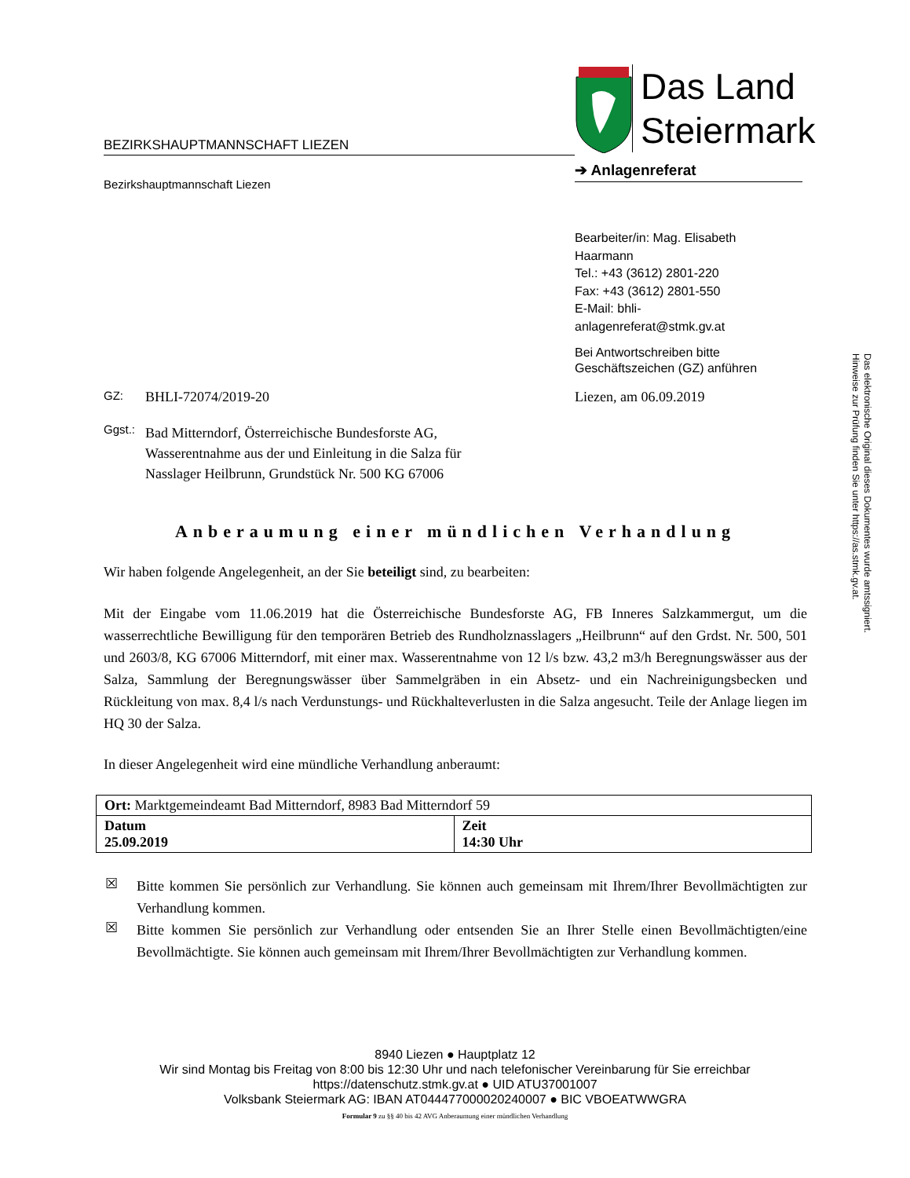Das Land
Steiermark
BEZIRKSHAUPTMANNSCHAFT LIEZEN
➔ Anlagenreferat
Bezirkshauptmannschaft Liezen
Bearbeiter/in: Mag. Elisabeth Haarmann
Tel.: +43 (3612) 2801-220
Fax: +43 (3612) 2801-550
E-Mail: bhli-anlagenreferat@stmk.gv.at
Bei Antwortschreiben bitte Geschäftszeichen (GZ) anführen
Das elektronische Original dieses Dokumentes wurde amtssigniert.
Hinweise zur Prüfung finden Sie unter https://as.stmk.gv.at.
GZ: BHLI-72074/2019-20 Liezen, am 06.09.2019
Ggst.: Bad Mitterndorf, Österreichische Bundesforste AG,
Wasserentnahme aus der und Einleitung in die Salza für
Nasslager Heilbrunn, Grundstück Nr. 500 KG 67006
Anberaumung einer mündlichen Verhandlung
Wir haben folgende Angelegenheit, an der Sie beteiligt sind, zu bearbeiten:
Mit der Eingabe vom 11.06.2019 hat die Österreichische Bundesforste AG, FB Inneres Salzkammergut, um die wasserrechtliche Bewilligung für den temporären Betrieb des Rundholznasslagers „Heilbrunn“ auf den Grdst. Nr. 500, 501 und 2603/8, KG 67006 Mitterndorf, mit einer max. Wasserentnahme von 12 l/s bzw. 43,2 m3/h Beregnungswässer aus der Salza, Sammlung der Beregnungswässer über Sammelgräben in ein Absetz- und ein Nachreinigungsbecken und Rückleitung von max. 8,4 l/s nach Verdunstungs- und Rückhalteverlusten in die Salza angesucht. Teile der Anlage liegen im HQ 30 der Salza.
In dieser Angelegenheit wird eine mündliche Verhandlung anberaumt:
| Ort: Marktgemeindeamt Bad Mitterndorf, 8983 Bad Mitterndorf 59 | |
| Datum 25.09.2019 | Zeit 14:30 Uhr |
☒
Bitte kommen Sie persönlich zur Verhandlung. Sie können auch gemeinsam mit Ihrem/Ihrer Bevollmächtigten zur Verhandlung kommen.
☒
Bitte kommen Sie persönlich zur Verhandlung oder entsenden Sie an Ihrer Stelle einen Bevollmächtigten/eine Bevollmächtigte. Sie können auch gemeinsam mit Ihrem/Ihrer Bevollmächtigten zur Verhandlung kommen.
8940 Liezen ● Hauptplatz 12
Wir sind Montag bis Freitag von 8:00 bis 12:30 Uhr und nach telefonischer Vereinbarung für Sie erreichbar
https://datenschutz.stmk.gv.at ● UID ATU37001007
Volksbank Steiermark AG: IBAN AT044477000020240007 ● BIC VBOEATWWGRA
Formular 9 zu §§ 40 bis 42 AVG Anberaumung einer mündlichen Verhandlung